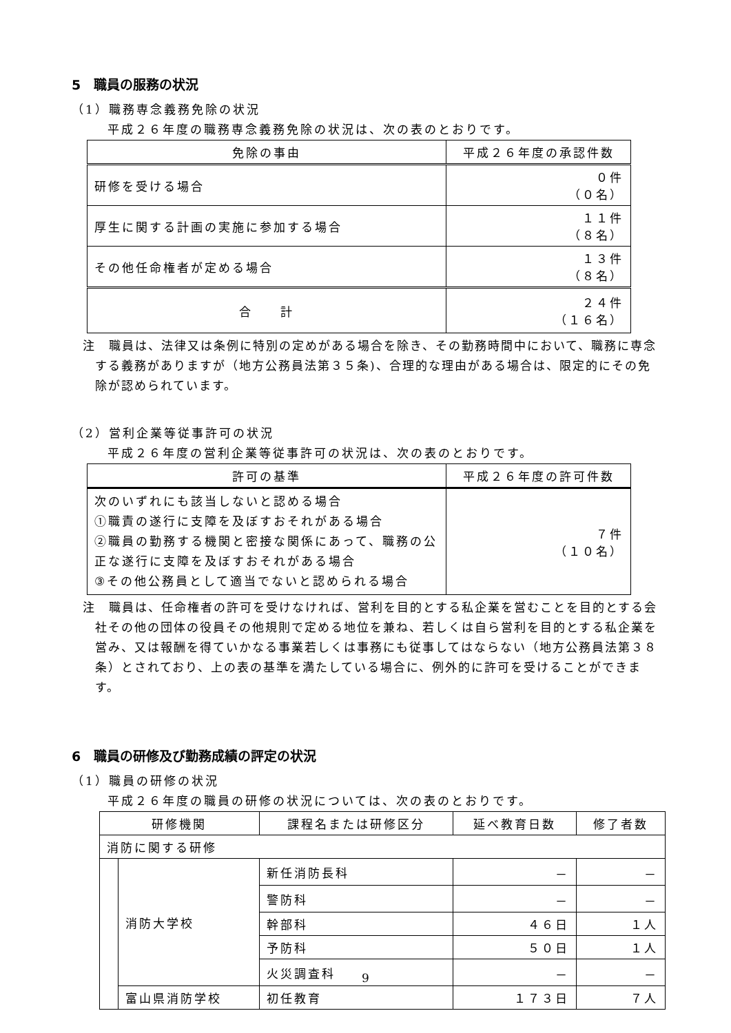5　職員の服務の状況
（1）職務専念義務免除の状況
平成２６年度の職務専念義務免除の状況は、次の表のとおりです。
| 免除の事由 | 平成２６年度の承認件数 |
| --- | --- |
| 研修を受ける場合 | ０件 （０名） |
| 厚生に関する計画の実施に参加する場合 | １１件 （８名） |
| その他任命権者が定める場合 | １３件 （８名） |
| 合 計 | ２４件 （１６名） |
注　職員は、法律又は条例に特別の定めがある場合を除き、その勤務時間中において、職務に専念する義務がありますが（地方公務員法第３５条)、合理的な理由がある場合は、限定的にその免除が認められています。
（2）営利企業等従事許可の状況
平成２６年度の営利企業等従事許可の状況は、次の表のとおりです。
| 許可の基準 | 平成２６年度の許可件数 |
| --- | --- |
| 次のいずれにも該当しないと認める場合 ①職責の遂行に支障を及ぼすおそれがある場合 ②職員の勤務する機関と密接な関係にあって、職務の公正な遂行に支障を及ぼすおそれがある場合 ③その他公務員として適当でないと認められる場合 | ７件 （１０名） |
注　職員は、任命権者の許可を受けなければ、営利を目的とする私企業を営むことを目的とする会社その他の団体の役員その他規則で定める地位を兼ね、若しくは自ら営利を目的とする私企業を営み、又は報酬を得ていかなる事業若しくは事務にも従事してはならない（地方公務員法第３８条）とされており、上の表の基準を満たしている場合に、例外的に許可を受けることができます。
6　職員の研修及び勤務成績の評定の状況
（1）職員の研修の状況
平成２６年度の職員の研修の状況については、次の表のとおりです。
| 研修機関 | | 課程名または研修区分 | 延べ教育日数 | 修了者数 |
| --- | --- | --- | --- | --- |
| 消防に関する研修 | | | | |
| | 消防大学校 | 新任消防長科 | － | － |
| | | 警防科 | － | － |
| | | 幹部科 | ４６日 | １人 |
| | | 予防科 | ５０日 | １人 |
| | | 火災調査科 | － | － |
| | 富山県消防学校 | 初任教育 | １７３日 | ７人 |
9